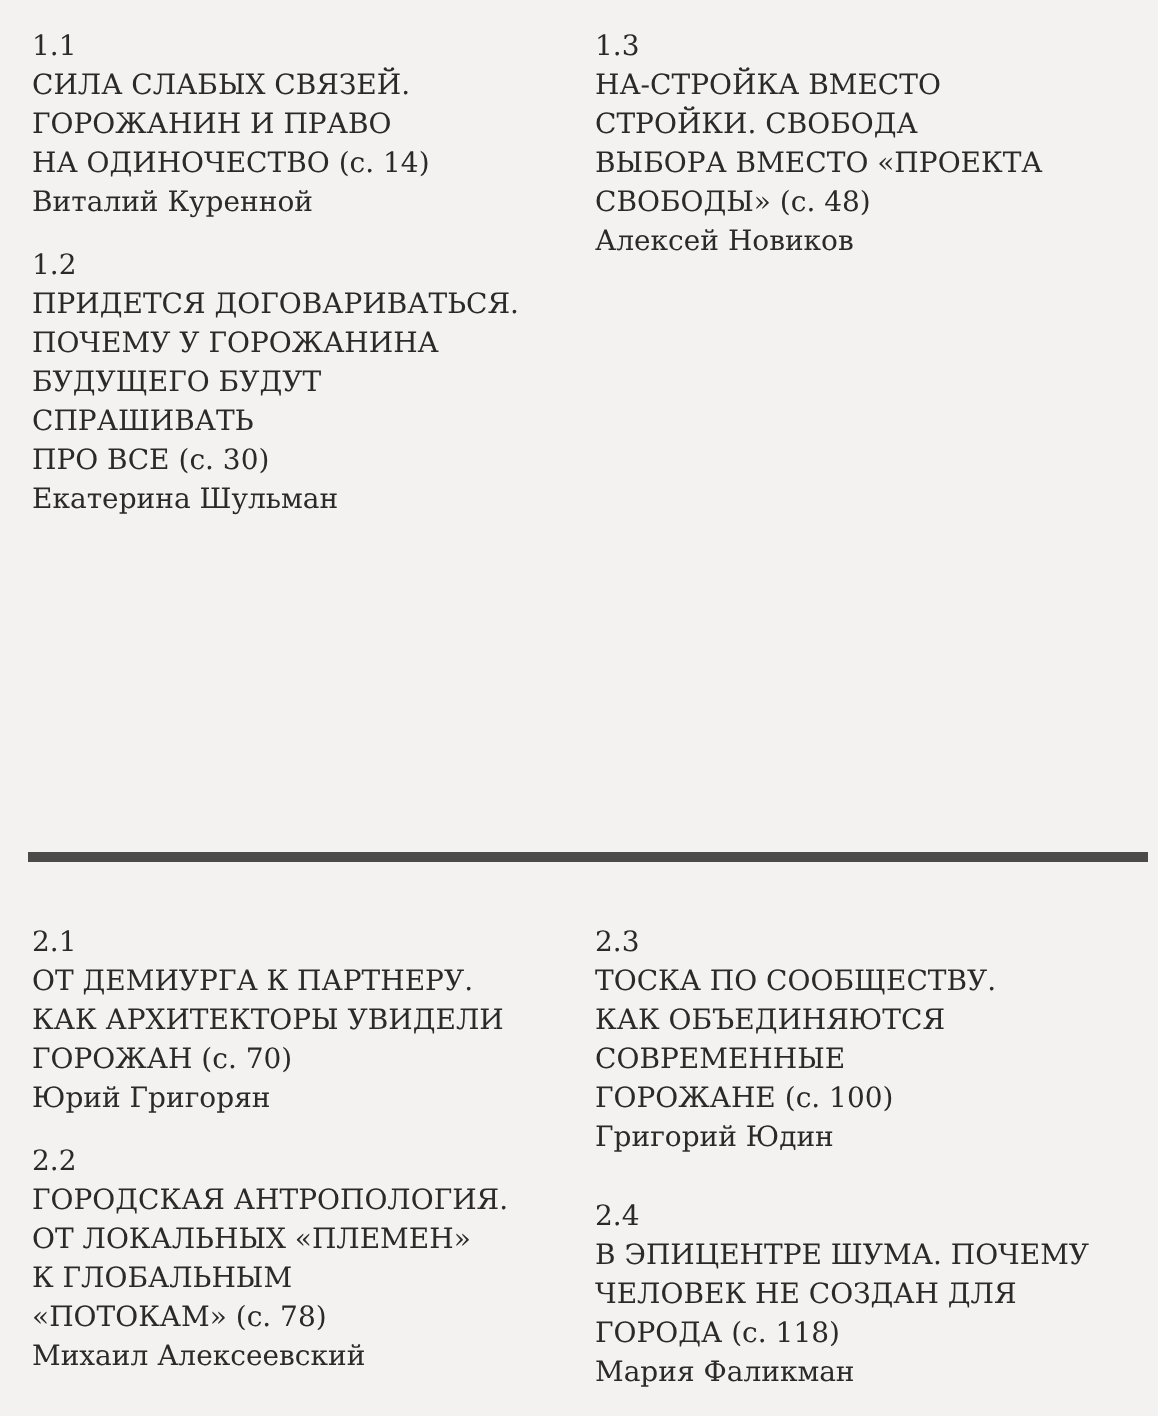1.1
СИЛА СЛАБЫХ СВЯЗЕЙ.
ГОРОЖАНИН И ПРАВО
НА ОДИНОЧЕСТВО (с. 14)
Виталий Куренной
1.2
ПРИДЕТСЯ ДОГОВАРИВАТЬСЯ.
ПОЧЕМУ У ГОРОЖАНИНА
БУДУЩЕГО БУДУТ
СПРАШИВАТЬ
ПРО ВСЕ (с. 30)
Екатерина Шульман
1.3
НА-СТРОЙКА ВМЕСТО
СТРОЙКИ. СВОБОДА
ВЫБОРА ВМЕСТО «ПРОЕКТА
СВОБОДЫ» (с. 48)
Алексей Новиков
2.1
ОТ ДЕМИУРГА К ПАРТНЕРУ.
КАК АРХИТЕКТОРЫ УВИДЕЛИ
ГОРОЖАН (с. 70)
Юрий Григорян
2.2
ГОРОДСКАЯ АНТРОПОЛОГИЯ.
ОТ ЛОКАЛЬНЫХ «ПЛЕМЕН»
К ГЛОБАЛЬНЫМ
«ПОТОКАМ» (с. 78)
Михаил Алексеевский
2.3
ТОСКА ПО СООБЩЕСТВУ.
КАК ОБЪЕДИНЯЮТСЯ
СОВРЕМЕННЫЕ
ГОРОЖАНЕ (с. 100)
Григорий Юдин
2.4
В ЭПИЦЕНТРЕ ШУМА. ПОЧЕМУ
ЧЕЛОВЕК НЕ СОЗДАН ДЛЯ
ГОРОДА (с. 118)
Мария Фаликман